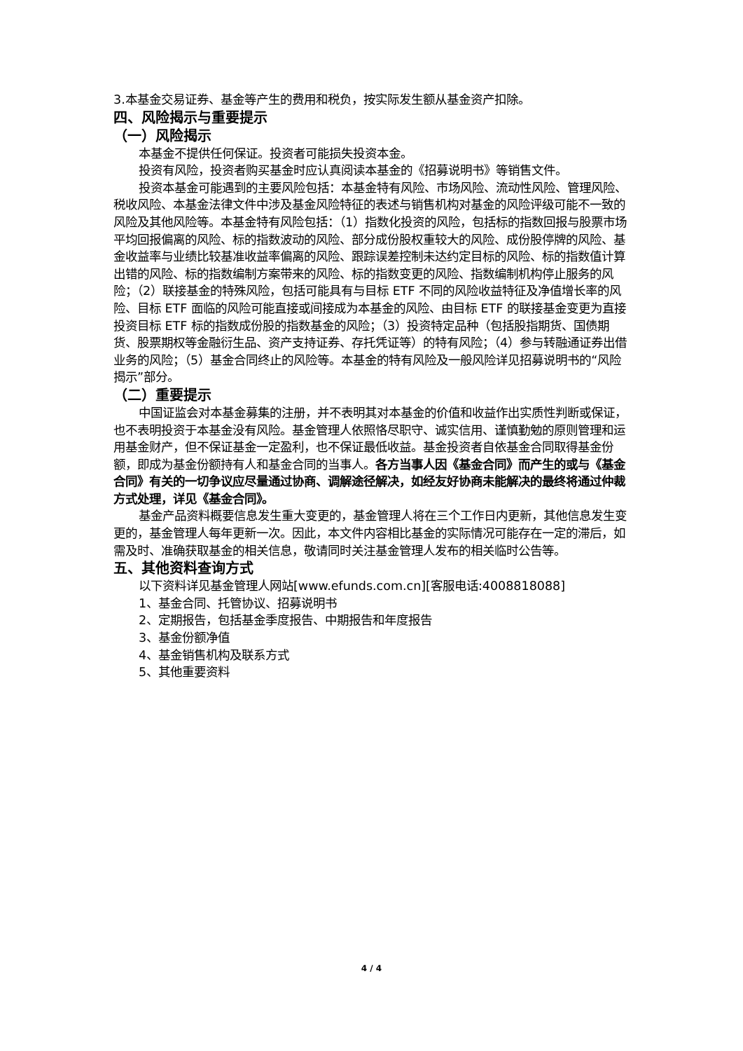3.本基金交易证券、基金等产生的费用和税负，按实际发生额从基金资产扣除。
四、风险揭示与重要提示
（一）风险揭示
本基金不提供任何保证。投资者可能损失投资本金。
投资有风险，投资者购买基金时应认真阅读本基金的《招募说明书》等销售文件。
投资本基金可能遇到的主要风险包括：本基金特有风险、市场风险、流动性风险、管理风险、税收风险、本基金法律文件中涉及基金风险特征的表述与销售机构对基金的风险评级可能不一致的风险及其他风险等。本基金特有风险包括：（1）指数化投资的风险，包括标的指数回报与股票市场平均回报偏离的风险、标的指数波动的风险、部分成份股权重较大的风险、成份股停牌的风险、基金收益率与业绩比较基准收益率偏离的风险、跟踪误差控制未达约定目标的风险、标的指数值计算出错的风险、标的指数编制方案带来的风险、标的指数变更的风险、指数编制机构停止服务的风险；（2）联接基金的特殊风险，包括可能具有与目标 ETF 不同的风险收益特征及净值增长率的风险、目标 ETF 面临的风险可能直接或间接成为本基金的风险、由目标 ETF 的联接基金变更为直接投资目标 ETF 标的指数成份股的指数基金的风险；（3）投资特定品种（包括股指期货、国债期货、股票期权等金融衍生品、资产支持证券、存托凭证等）的特有风险；（4）参与转融通证券出借业务的风险；（5）基金合同终止的风险等。本基金的特有风险及一般风险详见招募说明书的“风险揭示”部分。
（二）重要提示
中国证监会对本基金募集的注册，并不表明其对本基金的价值和收益作出实质性判断或保证，也不表明投资于本基金没有风险。基金管理人依照恪尽职守、诚实信用、谨慎勤勉的原则管理和运用基金财产，但不保证基金一定盈利，也不保证最低收益。基金投资者自依基金合同取得基金份额，即成为基金份额持有人和基金合同的当事人。各方当事人因《基金合同》而产生的或与《基金合同》有关的一切争议应尽量通过协商、调解途径解决，如经友好协商未能解决的最终将通过仲裁方式处理，详见《基金合同》。
基金产品资料概要信息发生重大变更的，基金管理人将在三个工作日内更新，其他信息发生变更的，基金管理人每年更新一次。因此，本文件内容相比基金的实际情况可能存在一定的滞后，如需及时、准确获取基金的相关信息，敬请同时关注基金管理人发布的相关临时公告等。
五、其他资料查询方式
以下资料详见基金管理人网站[www.efunds.com.cn][客服电话:4008818088]
1、基金合同、托管协议、招募说明书
2、定期报告，包括基金季度报告、中期报告和年度报告
3、基金份额净值
4、基金销售机构及联系方式
5、其他重要资料
4 / 4